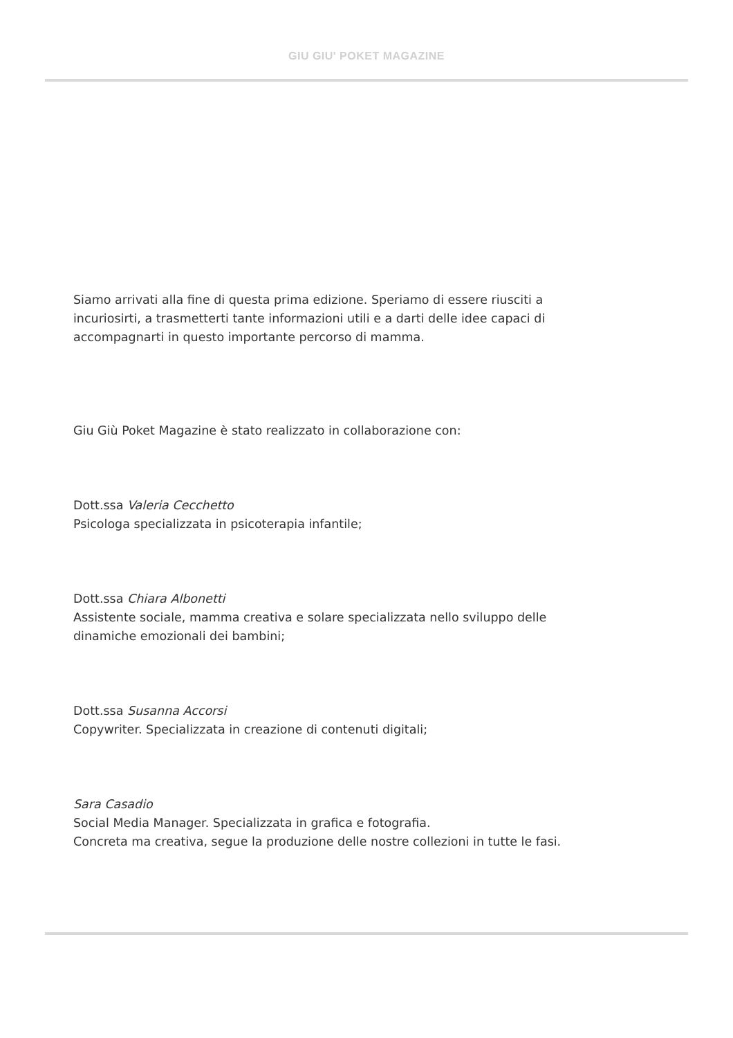GIU GIU' POKET MAGAZINE
Siamo arrivati alla fine di questa prima edizione. Speriamo di essere riusciti a incuriosirti, a trasmetterti tante informazioni utili e a darti delle idee capaci di accompagnarti in questo importante percorso di mamma.
Giu Giù Poket Magazine è stato realizzato in collaborazione con:
Dott.ssa Valeria Cecchetto
Psicologa specializzata in psicoterapia infantile;
Dott.ssa Chiara Albonetti
Assistente sociale, mamma creativa e solare specializzata nello sviluppo delle dinamiche emozionali dei bambini;
Dott.ssa Susanna Accorsi
Copywriter. Specializzata in creazione di contenuti digitali;
Sara Casadio
Social Media Manager. Specializzata in grafica e fotografia.
Concreta ma creativa, segue la produzione delle nostre collezioni in tutte le fasi.